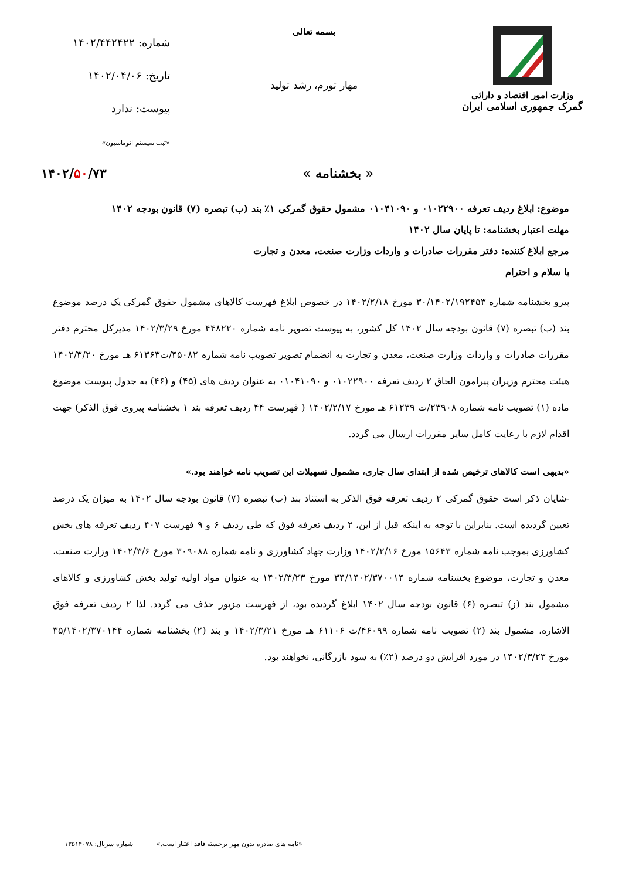وزارت امور اقتصاد و دارائی
گمرک جمهوری اسلامی ایران
بسمه تعالی
مهار تورم، رشد تولید
شماره: ۱۴۰۲/۴۴۲۴۲۲
تاریخ: ۱۴۰۲/۰۴/۰۶
پیوست: ندارد
«ثبت سیستم اتوماسیون»
« بخشنامه » ۱۴۰۲/۵۰/۷۳
موضوع: ابلاغ ردیف تعرفه ۰۱۰۲۲۹۰۰ و ۰۱۰۴۱۰۹۰ مشمول حقوق گمرکی ۱٪ بند (ب) تبصره (۷) قانون بودجه ۱۴۰۲
مهلت اعتبار بخشنامه: تا پایان سال ۱۴۰۲
مرجع ابلاغ کننده: دفتر مقررات صادرات و واردات وزارت صنعت، معدن و تجارت
با سلام و احترام
پیرو بخشنامه شماره ۳۰/۱۴۰۲/۱۹۲۴۵۳ مورخ ۱۴۰۲/۲/۱۸ در خصوص ابلاغ فهرست کالاهای مشمول حقوق گمرکی یک درصد موضوع بند (ب) تبصره (۷) قانون بودجه سال ۱۴۰۲ کل کشور، به پیوست تصویر نامه شماره ۴۴۸۲۲۰ مورخ ۱۴۰۲/۳/۲۹ مدیرکل محترم دفتر مقررات صادرات و واردات وزارت صنعت، معدن و تجارت به انضمام تصویر تصویب نامه شماره ۴۵۰۸۲/ت۶۱۳۶۳ هـ مورخ ۱۴۰۲/۳/۲۰ هیئت محترم وزیران پیرامون الحاق ۲ ردیف تعرفه ۰۱۰۲۲۹۰۰ و ۰۱۰۴۱۰۹۰ به عنوان ردیف های (۴۵) و (۴۶) به جدول پیوست موضوع ماده (۱) تصویب نامه شماره ۲۳۹۰۸/ت ۶۱۲۳۹ هـ مورخ ۱۴۰۲/۲/۱۷ ( فهرست ۴۴ ردیف تعرفه بند ۱ بخشنامه پیروی فوق الذکر) جهت اقدام لازم با رعایت کامل سایر مقررات ارسال می گردد.
«بدیهی است کالاهای ترخیص شده از ابتدای سال جاری، مشمول تسهیلات این تصویب نامه خواهند بود.»
-شایان ذکر است حقوق گمرکی ۲ ردیف تعرفه فوق الذکر به استناد بند (ب) تبصره (۷) قانون بودجه سال ۱۴۰۲ به میزان یک درصد تعیین گردیده است. بنابراین با توجه به اینکه قبل از این، ۲ ردیف تعرفه فوق که طی ردیف ۶ و ۹ فهرست ۴۰۷ ردیف تعرفه های بخش کشاورزی بموجب نامه شماره ۱۵۶۴۳ مورخ ۱۴۰۲/۲/۱۶ وزارت جهاد کشاورزی و نامه شماره ۳۰۹۰۸۸ مورخ ۱۴۰۲/۳/۶ وزارت صنعت، معدن و تجارت، موضوع بخشنامه شماره ۳۴/۱۴۰۲/۳۷۰۰۱۴ مورخ ۱۴۰۲/۳/۲۳ به عنوان مواد اولیه تولید بخش کشاورزی و کالاهای مشمول بند (ز) تبصره (۶) قانون بودجه سال ۱۴۰۲ ابلاغ گردیده بود، از فهرست مزبور حذف می گردد. لذا ۲ ردیف تعرفه فوق الاشاره، مشمول بند (۲) تصویب نامه شماره ۴۶۰۹۹/ت ۶۱۱۰۶ هـ مورخ ۱۴۰۲/۳/۲۱ و بند (۲) بخشنامه شماره ۳۵/۱۴۰۲/۳۷۰۱۴۴ مورخ ۱۴۰۲/۳/۲۳ در مورد افزایش دو درصد (۲٪) به سود بازرگانی، نخواهند بود.
«نامه های صادره بدون مهر برجسته فاقد اعتبار است.» شماره سریال: ۱۳۵۱۴۰۷۸